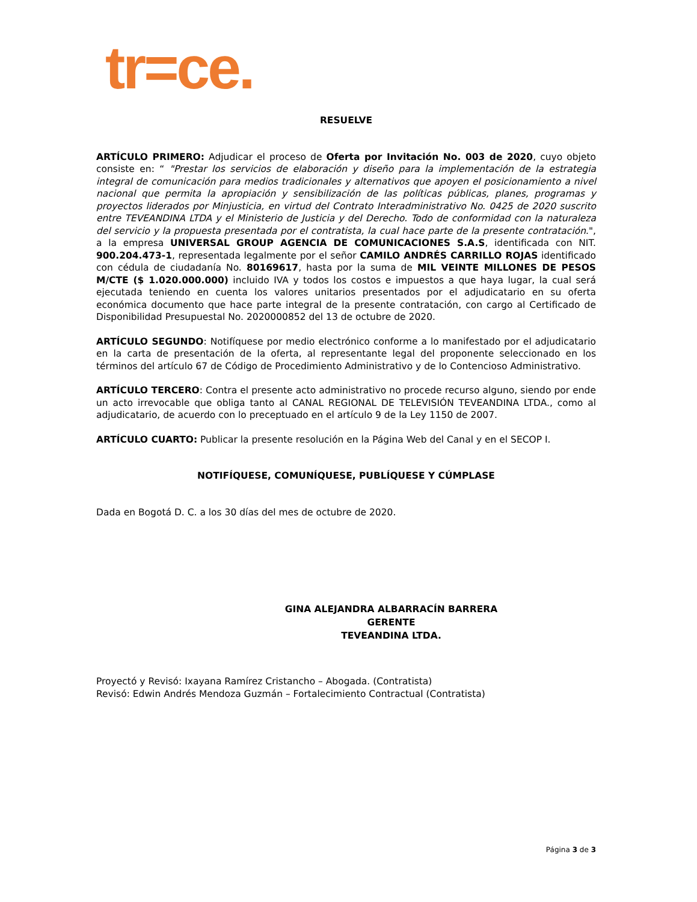tr=ce.
RESUELVE
ARTÍCULO PRIMERO: Adjudicar el proceso de Oferta por Invitación No. 003 de 2020, cuyo objeto consiste en: “ "Prestar los servicios de elaboración y diseño para la implementación de la estrategia integral de comunicación para medios tradicionales y alternativos que apoyen el posicionamiento a nivel nacional que permita la apropiación y sensibilización de las políticas públicas, planes, programas y proyectos liderados por Minjusticia, en virtud del Contrato Interadministrativo No. 0425 de 2020 suscrito entre TEVEANDINA LTDA y el Ministerio de Justicia y del Derecho. Todo de conformidad con la naturaleza del servicio y la propuesta presentada por el contratista, la cual hace parte de la presente contratación.", a la empresa UNIVERSAL GROUP AGENCIA DE COMUNICACIONES S.A.S, identificada con NIT. 900.204.473-1, representada legalmente por el señor CAMILO ANDRÉS CARRILLO ROJAS identificado con cédula de ciudadanía No. 80169617, hasta por la suma de MIL VEINTE MILLONES DE PESOS M/CTE ($ 1.020.000.000) incluido IVA y todos los costos e impuestos a que haya lugar, la cual será ejecutada teniendo en cuenta los valores unitarios presentados por el adjudicatario en su oferta económica documento que hace parte integral de la presente contratación, con cargo al Certificado de Disponibilidad Presupuestal No. 2020000852 del 13 de octubre de 2020.
ARTÍCULO SEGUNDO: Notifíquese por medio electrónico conforme a lo manifestado por el adjudicatario en la carta de presentación de la oferta, al representante legal del proponente seleccionado en los términos del artículo 67 de Código de Procedimiento Administrativo y de lo Contencioso Administrativo.
ARTÍCULO TERCERO: Contra el presente acto administrativo no procede recurso alguno, siendo por ende un acto irrevocable que obliga tanto al CANAL REGIONAL DE TELEVISIÓN TEVEANDINA LTDA., como al adjudicatario, de acuerdo con lo preceptuado en el artículo 9 de la Ley 1150 de 2007.
ARTÍCULO CUARTO: Publicar la presente resolución en la Página Web del Canal y en el SECOP I.
NOTIFÍQUESE, COMUNÍQUESE, PUBLÍQUESE Y CÚMPLASE
Dada en Bogotá D. C. a los 30 días del mes de octubre de 2020.
GINA ALEJANDRA ALBARRACÍN BARRERA
GERENTE
TEVEANDINA LTDA.
Proyectó y Revisó: Ixayana Ramírez Cristancho – Abogada. (Contratista)
Revisó: Edwin Andrés Mendoza Guzmán – Fortalecimiento Contractual (Contratista)
Página 3 de 3